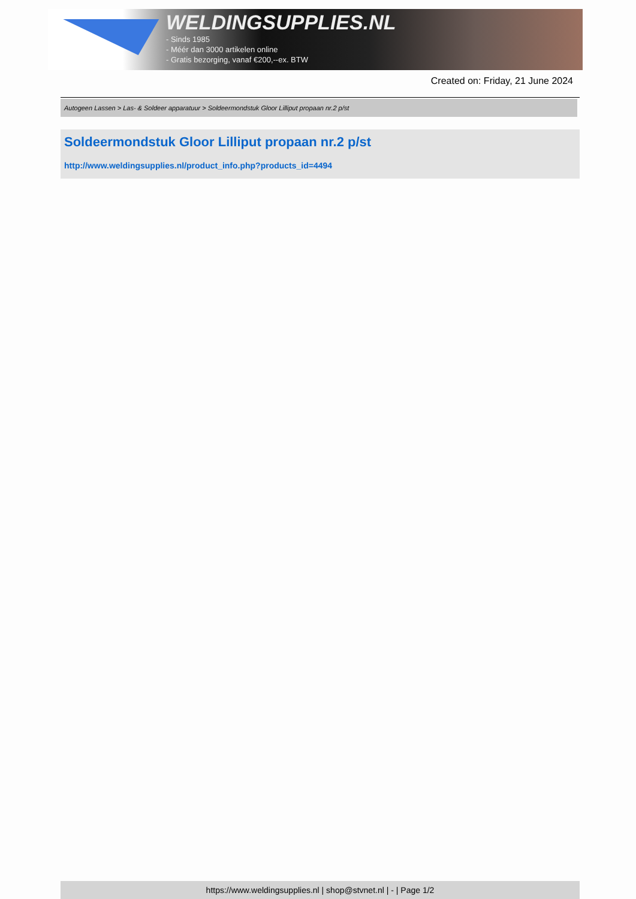WELDINGSUPPLIES.NL
- Sinds 1985
- Méér dan 3000 artikelen online
- Gratis bezorging, vanaf €200,--ex. BTW
Created on: Friday, 21 June 2024
Autogeen Lassen > Las- & Soldeer apparatuur > Soldeermondstuk Gloor Lilliput propaan nr.2 p/st
Soldeermondstuk Gloor Lilliput propaan nr.2 p/st
http://www.weldingsupplies.nl/product_info.php?products_id=4494
https://www.weldingsupplies.nl | shop@stvnet.nl | - | Page 1/2